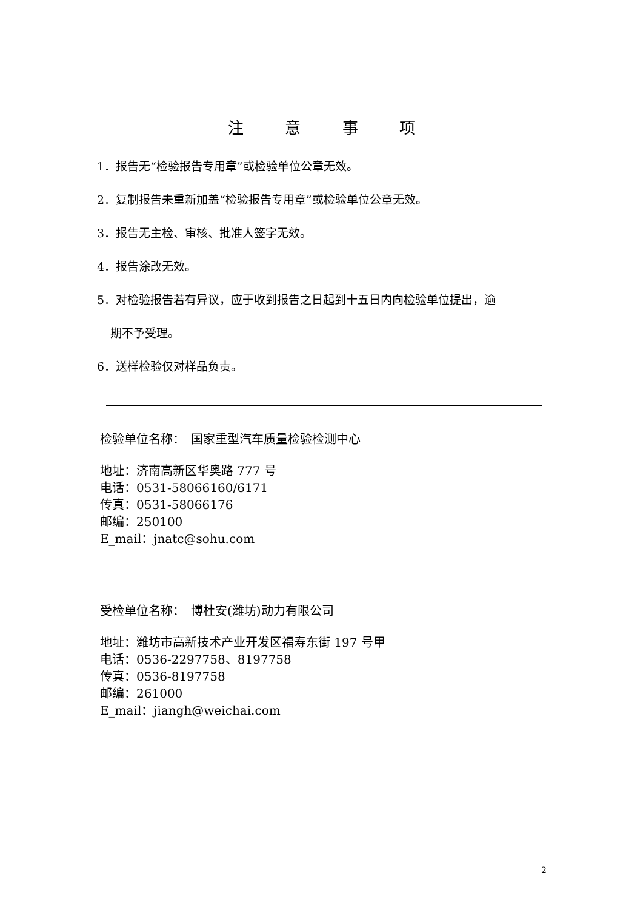注 意 事 项
1．报告无“检验报告专用章”或检验单位公章无效。
2．复制报告未重新加盖“检验报告专用章”或检验单位公章无效。
3．报告无主检、审核、批准人签字无效。
4．报告涂改无效。
5．对检验报告若有异议，应于收到报告之日起到十五日内向检验单位提出，逾
期不予受理。
6．送样检验仅对样品负责。
检验单位名称：　国家重型汽车质量检验检测中心
地址：济南高新区华奥路 777 号
电话：0531-58066160/6171
传真：0531-58066176
邮编：250100
E_mail：jnatc@sohu.com
受检单位名称：　博杜安(潍坊)动力有限公司
地址：潍坊市高新技术产业开发区福寿东街 197 号甲
电话：0536-2297758、8197758
传真：0536-8197758
邮编：261000
E_mail：jiangh@weichai.com
2